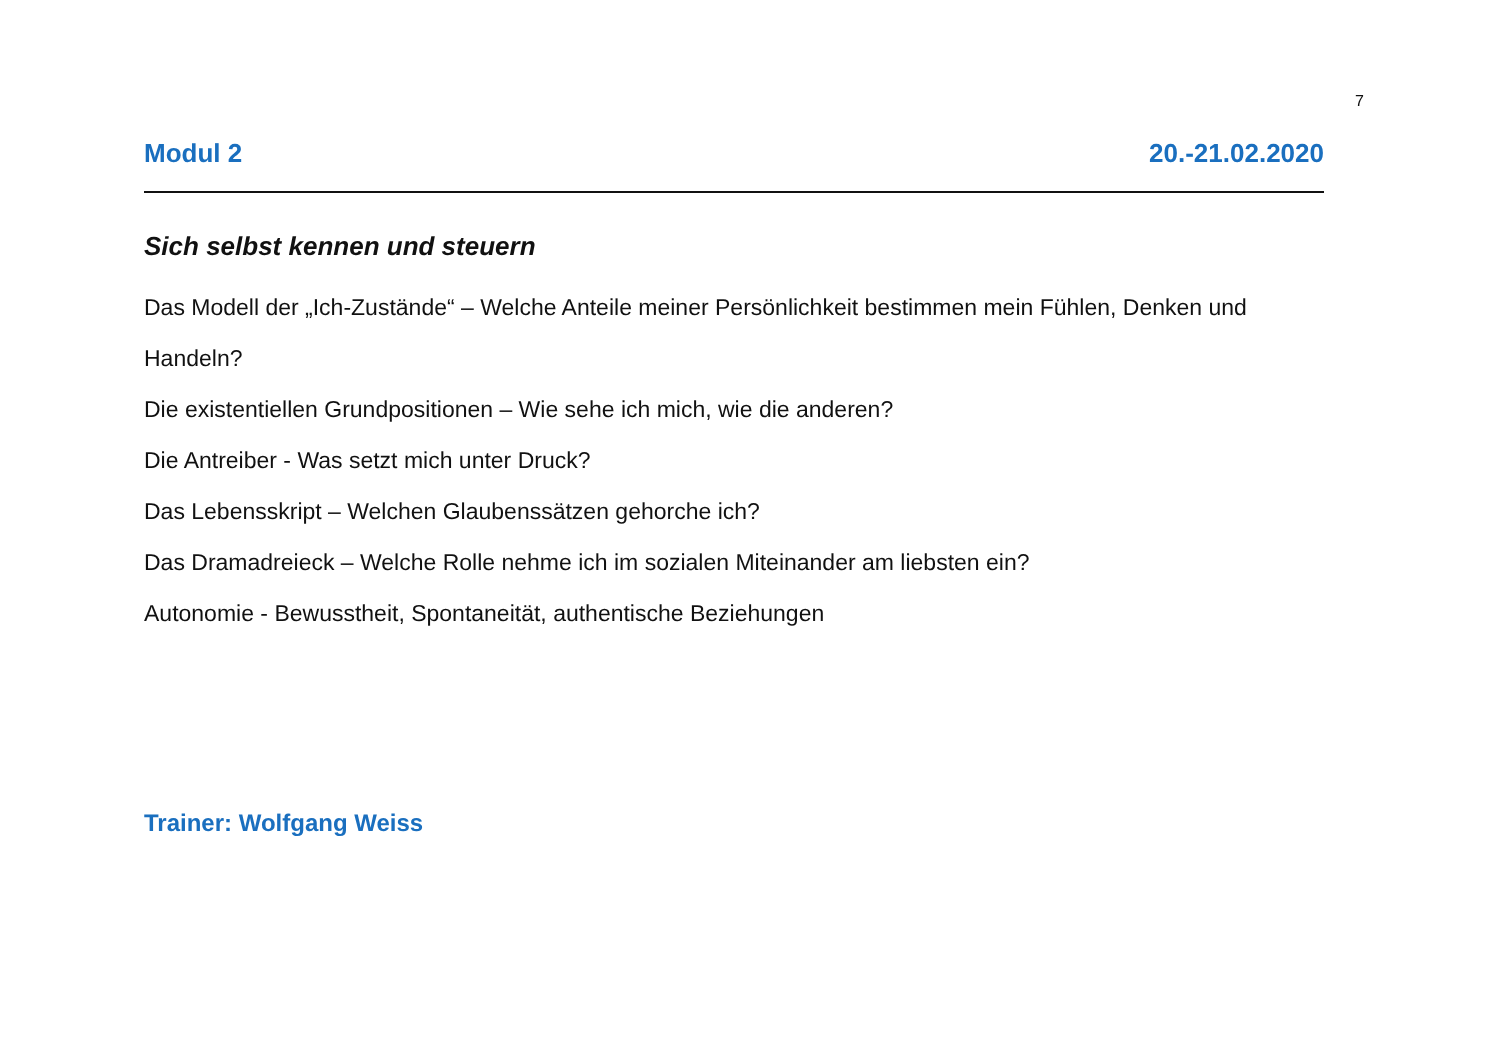7
Modul 2 20.-21.02.2020
Sich selbst kennen und steuern
Das Modell der „Ich-Zustände“ – Welche Anteile meiner Persönlichkeit bestimmen mein Fühlen, Denken und Handeln?
Die existentiellen Grundpositionen – Wie sehe ich mich, wie die anderen?
Die Antreiber - Was setzt mich unter Druck?
Das Lebensskript – Welchen Glaubenssätzen gehorche ich?
Das Dramadreieck – Welche Rolle nehme ich im sozialen Miteinander am liebsten ein?
Autonomie - Bewusstheit, Spontaneität, authentische Beziehungen
Trainer: Wolfgang Weiss